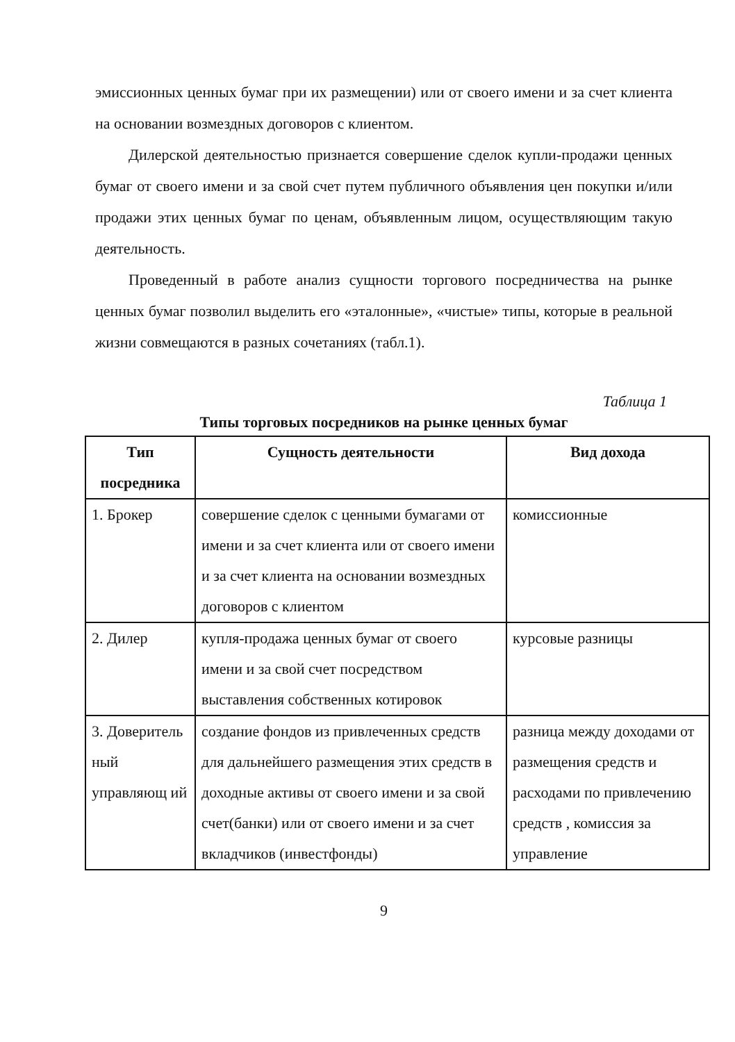эмиссионных ценных бумаг при их размещении) или от своего имени и за счет клиента на основании возмездных договоров с клиентом.
Дилерской деятельностью признается совершение сделок купли-продажи ценных бумаг от своего имени и за свой счет путем публичного объявления цен покупки и/или продажи этих ценных бумаг по ценам, объявленным лицом, осуществляющим такую деятельность.
Проведенный в работе анализ сущности торгового посредничества на рынке ценных бумаг позволил выделить его «эталонные», «чистые» типы, которые в реальной жизни совмещаются в разных сочетаниях (табл.1).
Таблица 1
Типы торговых посредников на рынке ценных бумаг
| Тип посредника | Сущность деятельности | Вид дохода |
| --- | --- | --- |
| 1. Брокер | совершение сделок с ценными бумагами от имени и за счет клиента или от своего имени и за счет клиента на основании возмездных договоров с клиентом | комиссионные |
| 2. Дилер | купля-продажа ценных бумаг от своего имени и за свой счет посредством выставления собственных котировок | курсовые разницы |
| 3. Доверитель ный управляющ ий | создание фондов из привлеченных средств для дальнейшего размещения этих средств в доходные активы от своего имени и за свой счет(банки) или от своего имени и за счет вкладчиков (инвестфонды) | разница между доходами от размещения средств и расходами по привлечению средств , комиссия за управление |
9